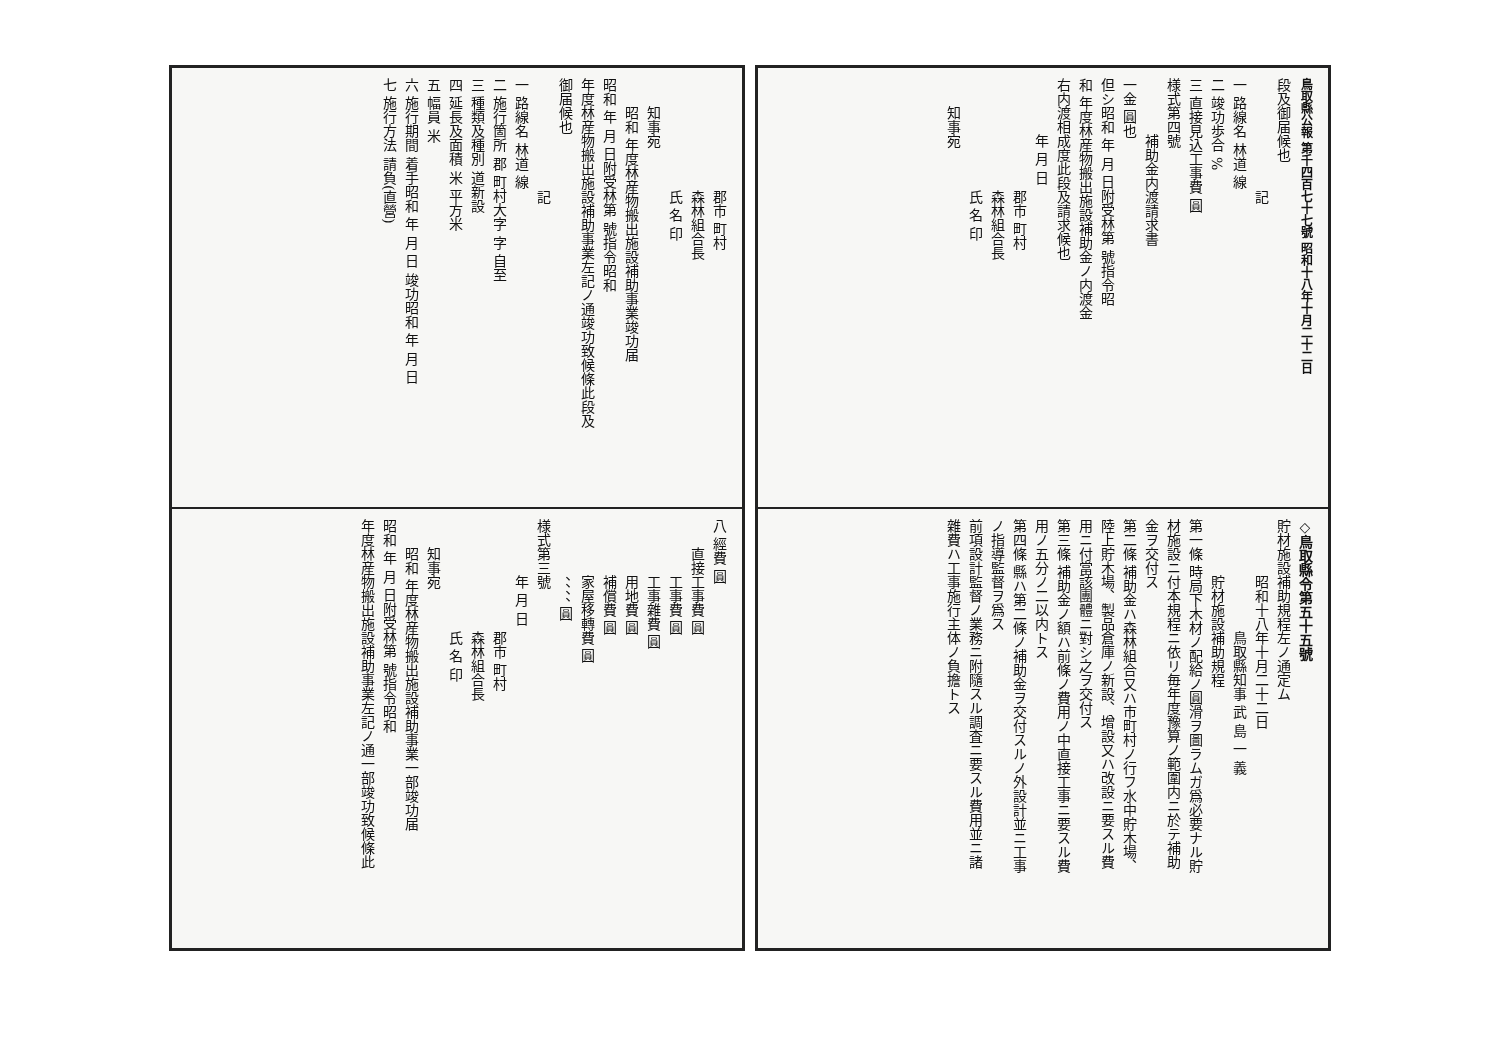鳥取縣公報 第千四百七十七號 昭和十八年十月二十二日
段及御届候也
記
一 路線名 林道 線
二 竣功歩合 %
三 直接見込工事費 圓
様式第四號
補助金内渡請求書
一金 圓也
但シ昭和 年 月 日附受林第 號指令昭
和 年度林産物搬出施設補助金ノ内渡金
右内渡相成度此段及請求候也
年 月 日
郡市 町村
森林組合長
氏 名 印
知事宛
◇鳥取縣令第五十五號
貯材施設補助規程左ノ通定ム
昭和十八年十月二十二日
鳥取縣知事 武 島 一 義
貯材施設補助規程
第一條 時局下木材ノ配給ノ圓滑ヲ圖ラムガ爲必要ナル貯
材施設ニ付本規程ニ依リ毎年度豫算ノ範圍内ニ於テ補助
金ヲ交付ス
第二條 補助金ハ森林組合又ハ市町村ノ行フ水中貯木場、
陸上貯木場、製品倉庫ノ新設、增設又ハ改設ニ要スル費
用ニ付當該團體ニ對シ之ヲ交付ス
第三條 補助金ノ額ハ前條ノ費用ノ中直接工事ニ要スル費
用ノ五分ノ二以内トス
第四條 縣ハ第二條ノ補助金ヲ交付スルノ外設計並ニ工事
ノ指導監督ヲ爲ス
前項設計監督ノ業務ニ附隨スル調査ニ要スル費用並ニ諸
雜費ハ工事施行主体ノ負擔トス
郡市 町村
森林組合長
氏 名 印
知事宛
昭和 年度林産物搬出施設補助事業竣功届
昭和 年 月 日附受林第 號指令昭和
年度林産物搬出施設補助事業左記ノ通竣功致候條此段及
御届候也
記
一 路線名 林道 線
二 施行箇所 郡 町村大字 字 自至
三 種類及種別 道新設
四 延長及面積 米 平方米
五 幅員 米
六 施行期間 着手昭和 年 月 日 竣功昭和 年 月 日
七 施行方法 請負(直營)
八 經費 圓
直接工事費 圓
工事費 圓
工事雜費 圓
用地費 圓
補償費 圓
家屋移轉費 圓
、、、、 圓
様式第三號
年 月 日
郡市 町村
森林組合長
氏 名 印
知事宛
昭和 年度林産物搬出施設補助事業一部竣功届
昭和 年 月 日附受林第 號指令昭和
年度林産物搬出施設補助事業左記ノ通一部竣功致候條此